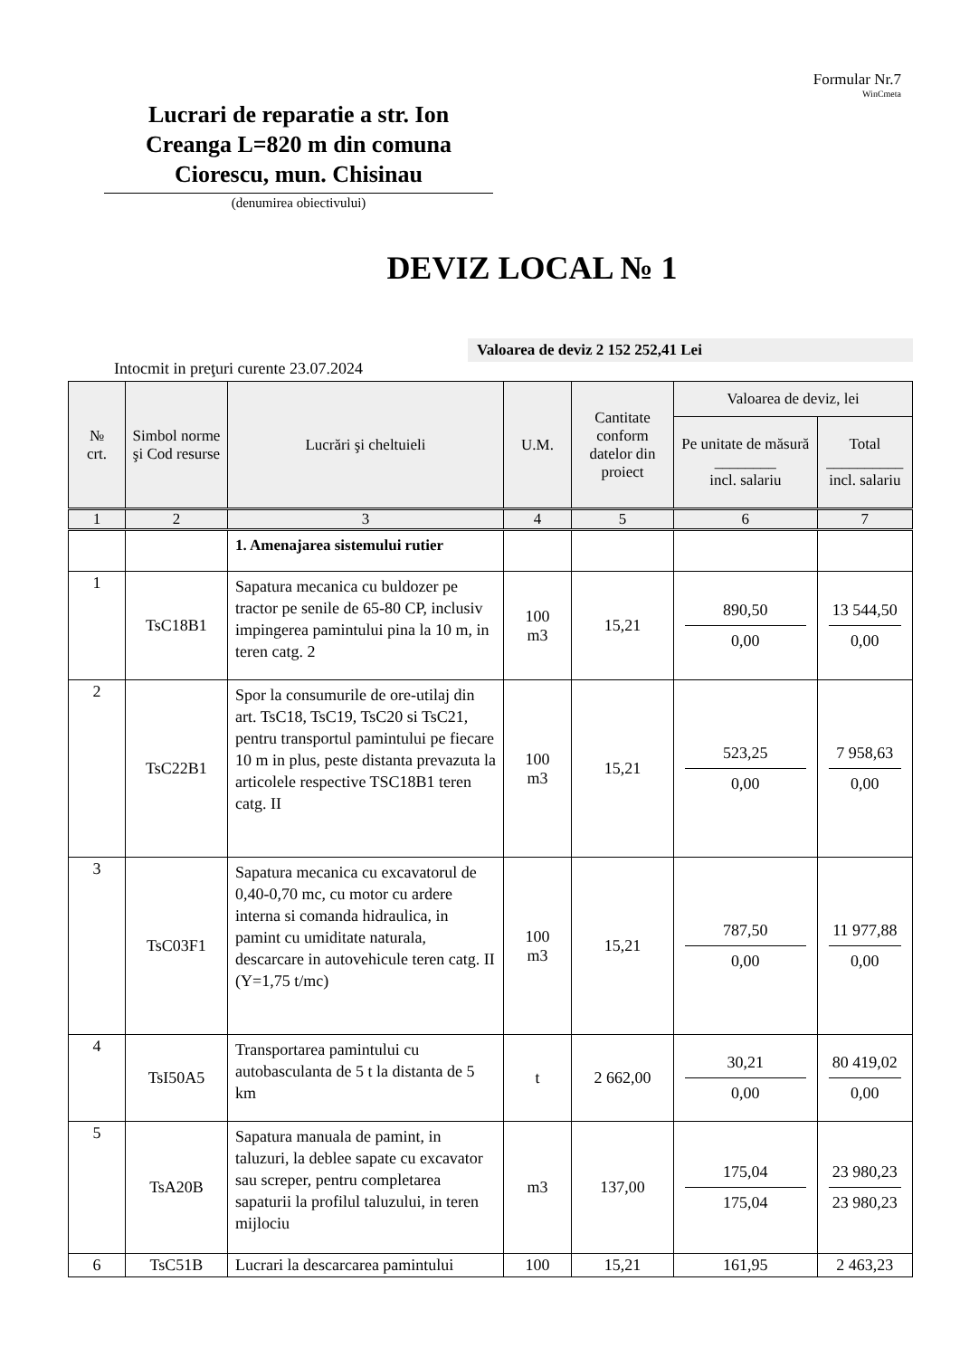Formular Nr.7
WinCmeta
Lucrari de reparatie a str. Ion Creanga L=820 m din comuna Ciorescu, mun. Chisinau
(denumirea obiectivului)
DEVIZ LOCAL № 1
Valoarea de deviz 2 152 252,41 Lei
Intocmit in preţuri curente 23.07.2024
| № crt. | Simbol norme şi Cod resurse | Lucrări şi cheltuieli | U.M. | Cantitate conform datelor din proiect | Valoarea de deviz, lei | |
| --- | --- | --- | --- | --- | --- | --- |
| | | | | | Pe unitate de măsură ________ incl. salariu | Total __________ incl. salariu |
| 1 | 2 | 3 | 4 | 5 | 6 | 7 |
| | | 1. Amenajarea sistemului rutier | | | | |
| 1 | TsC18B1 | Sapatura mecanica cu buldozer pe tractor pe senile de 65-80 CP, inclusiv impingerea pamintului pina la 10 m, in teren catg. 2 | 100 m3 | 15,21 | 890,50 0,00 | 13 544,50 0,00 |
| 2 | TsC22B1 | Spor la consumurile de ore-utilaj din art. TsC18, TsC19, TsC20 si TsC21, pentru transportul pamintului pe fiecare 10 m in plus, peste distanta prevazuta la articolele respective TSC18B1 teren catg. II | 100 m3 | 15,21 | 523,25 0,00 | 7 958,63 0,00 |
| 3 | TsC03F1 | Sapatura mecanica cu excavatorul de 0,40-0,70 mc, cu motor cu ardere interna si comanda hidraulica, in pamint cu umiditate naturala, descarcare in autovehicule teren catg. II (Y=1,75 t/mc) | 100 m3 | 15,21 | 787,50 0,00 | 11 977,88 0,00 |
| 4 | TsI50A5 | Transportarea pamintului cu autobasculanta de 5 t la distanta de 5 km | t | 2 662,00 | 30,21 0,00 | 80 419,02 0,00 |
| 5 | TsA20B | Sapatura manuala de pamint, in taluzuri, la deblee sapate cu excavator sau screper, pentru completarea sapaturii la profilul taluzului, in teren mijlociu | m3 | 137,00 | 175,04 175,04 | 23 980,23 23 980,23 |
| 6 | TsC51B | Lucrari la descarcarea pamintului | 100 | 15,21 | 161,95 | 2 463,23 |